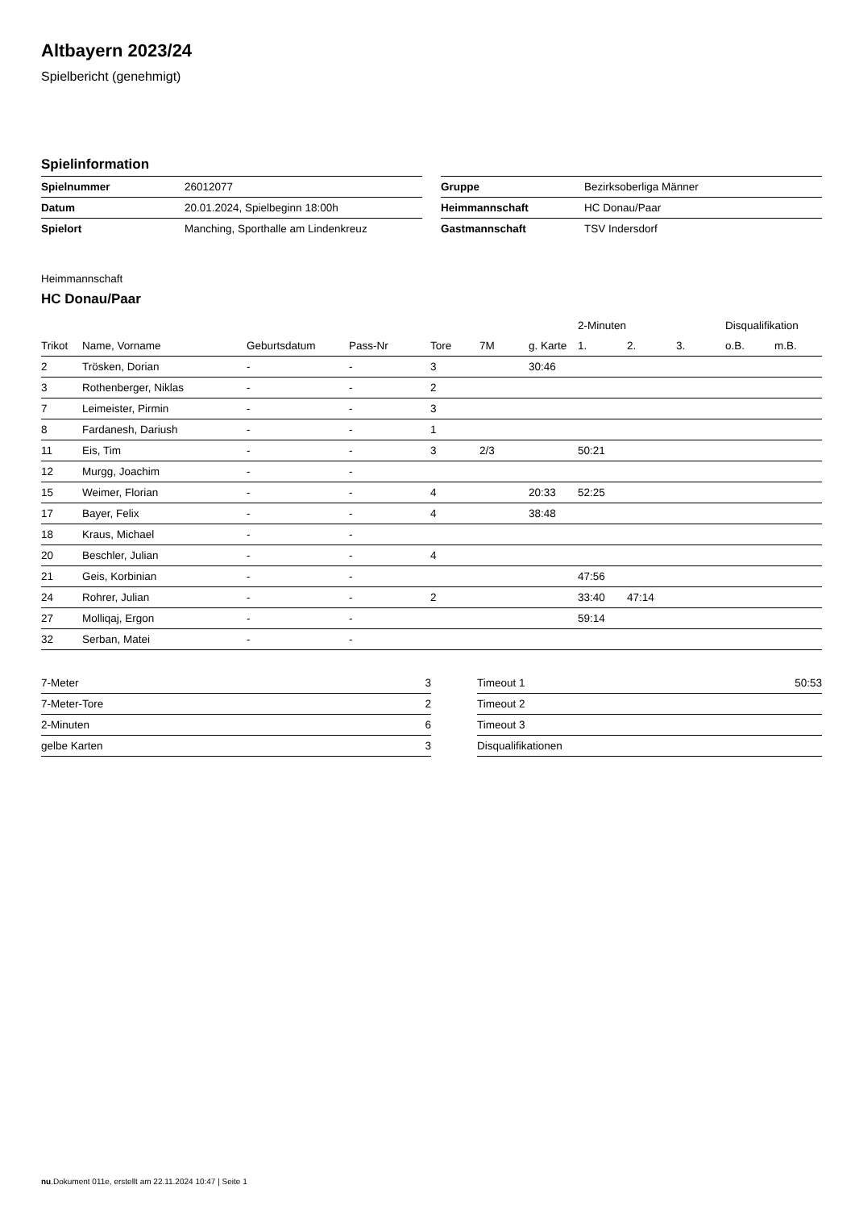Altbayern 2023/24
Spielbericht (genehmigt)
Spielinformation
| Spielnummer | 26012077 |
| Datum | 20.01.2024, Spielbeginn 18:00h |
| Spielort | Manching, Sporthalle am Lindenkreuz |
| Gruppe | Bezirksoberliga Männer |
| Heimmannschaft | HC Donau/Paar |
| Gastmannschaft | TSV Indersdorf |
Heimmannschaft
HC Donau/Paar
| | | | | | | | 2-Minuten | | | Disqualifikation | |
| --- | --- | --- | --- | --- | --- | --- | --- | --- | --- | --- | --- |
| Trikot | Name, Vorname | Geburtsdatum | Pass-Nr | Tore | 7M | g. Karte | 1. | 2. | 3. | o.B. | m.B. |
| 2 | Trösken, Dorian | - | - | 3 | | 30:46 | | | | | |
| 3 | Rothenberger, Niklas | - | - | 2 | | | | | | | |
| 7 | Leimeister, Pirmin | - | - | 3 | | | | | | | |
| 8 | Fardanesh, Dariush | - | - | 1 | | | | | | | |
| 11 | Eis, Tim | - | - | 3 | 2/3 | | 50:21 | | | | |
| 12 | Murgg, Joachim | - | - | | | | | | | | |
| 15 | Weimer, Florian | - | - | 4 | | 20:33 | 52:25 | | | | |
| 17 | Bayer, Felix | - | - | 4 | | 38:48 | | | | | |
| 18 | Kraus, Michael | - | - | | | | | | | | |
| 20 | Beschler, Julian | - | - | 4 | | | | | | | |
| 21 | Geis, Korbinian | - | - | | | | 47:56 | | | | |
| 24 | Rohrer, Julian | - | - | 2 | | | 33:40 | 47:14 | | | |
| 27 | Molliqaj, Ergon | - | - | | | | 59:14 | | | | |
| 32 | Serban, Matei | - | - | | | | | | | | |
| 7-Meter | 3 |
| 7-Meter-Tore | 2 |
| 2-Minuten | 6 |
| gelbe Karten | 3 |
| Timeout 1 | 50:53 |
| Timeout 2 | |
| Timeout 3 | |
| Disqualifikationen | |
nu.Dokument 011e, erstellt am 22.11.2024 10:47 | Seite 1